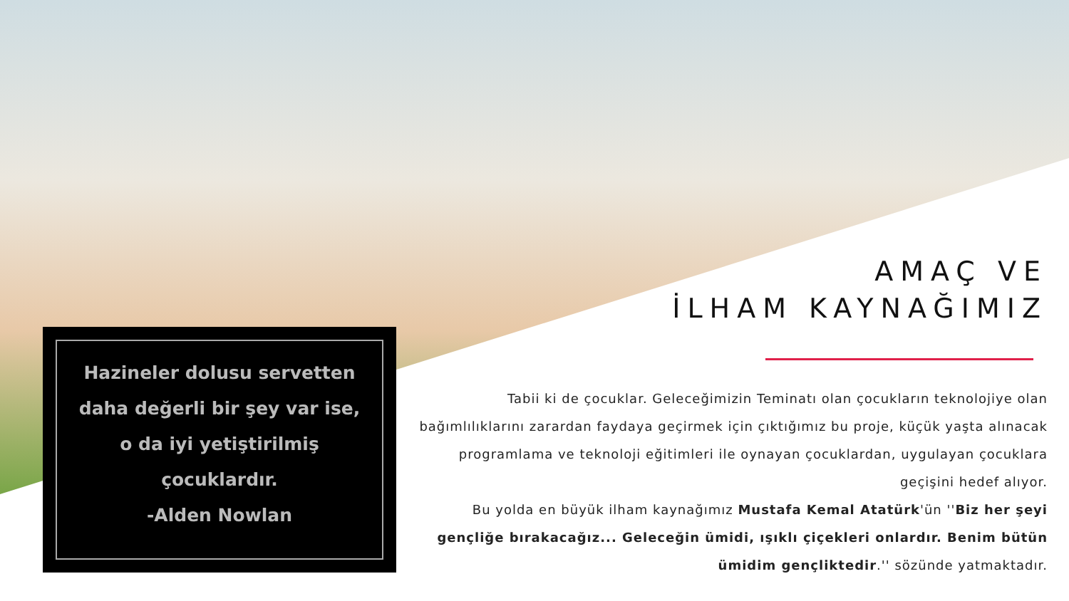AMAÇ VE
İLHAM KAYNAĞIMIZ
Hazineler dolusu servetten daha değerli bir şey var ise, o da iyi yetiştirilmiş çocuklardır.
-Alden Nowlan
Tabii ki de çocuklar. Geleceğimizin Teminatı olan çocukların teknolojiye olan bağımlılıklarını zarardan faydaya geçirmek için çıktığımız bu proje, küçük yaşta alınacak programlama ve teknoloji eğitimleri ile oynayan çocuklardan, uygulayan çocuklara geçişini hedef alıyor.
Bu yolda en büyük ilham kaynağımız Mustafa Kemal Atatürk'ün ''Biz her şeyi gençliğe bırakacağız... Geleceğin ümidi, ışıklı çiçekleri onlardır. Benim bütün ümidim gençliktedir.'' sözünde yatmaktadır.